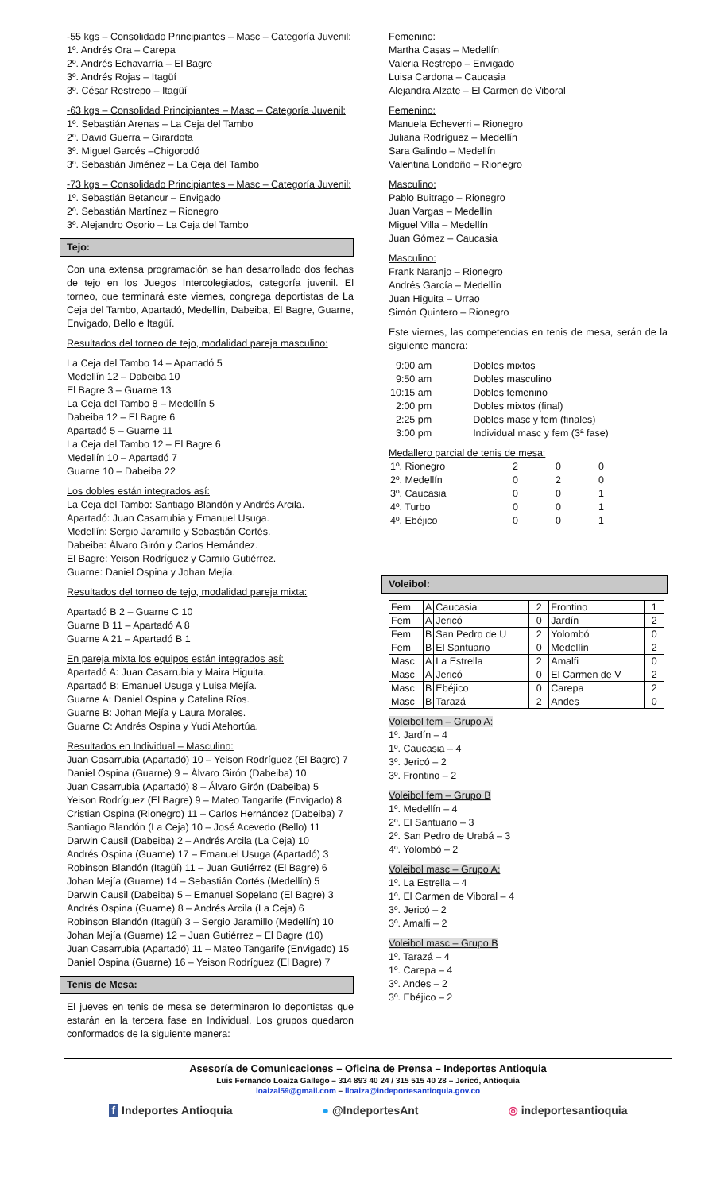-55 kgs – Consolidado Principiantes – Masc – Categoría Juvenil:
1º. Andrés Ora – Carepa
2º. Andrés Echavarría – El Bagre
3º. Andrés Rojas – Itagüí
3º. César Restrepo – Itagüí
-63 kgs – Consolidad Principiantes – Masc – Categoría Juvenil:
1º. Sebastián Arenas – La Ceja del Tambo
2º. David Guerra – Girardota
3º. Miguel Garcés –Chigorodó
3º. Sebastián Jiménez – La Ceja del Tambo
-73 kgs – Consolidado Principiantes – Masc – Categoría Juvenil:
1º. Sebastián Betancur – Envigado
2º. Sebastián Martínez – Rionegro
3º. Alejandro Osorio – La Ceja del Tambo
Tejo:
Con una extensa programación se han desarrollado dos fechas de tejo en los Juegos Intercolegiados, categoría juvenil. El torneo, que terminará este viernes, congrega deportistas de La Ceja del Tambo, Apartadó, Medellín, Dabeiba, El Bagre, Guarne, Envigado, Bello e Itagüí.
Resultados del torneo de tejo, modalidad pareja masculino:
La Ceja del Tambo 14 – Apartadó 5
Medellín 12 – Dabeiba 10
El Bagre 3 – Guarne 13
La Ceja del Tambo 8 – Medellín 5
Dabeiba 12 – El Bagre 6
Apartadó 5 – Guarne 11
La Ceja del Tambo 12 – El Bagre 6
Medellín 10 – Apartadó 7
Guarne 10 – Dabeiba 22
Los dobles están integrados así:
La Ceja del Tambo: Santiago Blandón y Andrés Arcila.
Apartadó: Juan Casarrubia y Emanuel Usuga.
Medellín: Sergio Jaramillo y Sebastián Cortés.
Dabeiba: Álvaro Girón y Carlos Hernández.
El Bagre: Yeison Rodríguez y Camilo Gutiérrez.
Guarne: Daniel Ospina y Johan Mejía.
Resultados del torneo de tejo, modalidad pareja mixta:
Apartadó B 2 – Guarne C 10
Guarne B 11 – Apartadó A 8
Guarne A 21 – Apartadó B 1
En pareja mixta los equipos están integrados así:
Apartadó A: Juan Casarrubia y Maira Higuita.
Apartadó B: Emanuel Usuga y Luisa Mejía.
Guarne A: Daniel Ospina y Catalina Ríos.
Guarne B: Johan Mejía y Laura Morales.
Guarne C: Andrés Ospina y Yudi Atehortúa.
Resultados en Individual – Masculino:
Juan Casarrubia (Apartadó) 10 – Yeison Rodríguez (El Bagre) 7
Daniel Ospina (Guarne) 9 – Álvaro Girón (Dabeiba) 10
Juan Casarrubia (Apartadó) 8 – Álvaro Girón (Dabeiba) 5
Yeison Rodríguez (El Bagre) 9 – Mateo Tangarife (Envigado) 8
Cristian Ospina (Rionegro) 11 – Carlos Hernández (Dabeiba) 7
Santiago Blandón (La Ceja) 10 – José Acevedo (Bello) 11
Darwin Causil (Dabeiba) 2 – Andrés Arcila (La Ceja) 10
Andrés Ospina (Guarne) 17 – Emanuel Usuga (Apartadó) 3
Robinson Blandón (Itagüí) 11 – Juan Gutiérrez (El Bagre) 6
Johan Mejía (Guarne) 14 – Sebastián Cortés (Medellín) 5
Darwin Causil (Dabeiba) 5 – Emanuel Sopelano (El Bagre) 3
Andrés Ospina (Guarne) 8 – Andrés Arcila (La Ceja) 6
Robinson Blandón (Itagüí) 3 – Sergio Jaramillo (Medellín) 10
Johan Mejía (Guarne) 12 – Juan Gutiérrez – El Bagre (10)
Juan Casarrubia (Apartadó) 11 – Mateo Tangarife (Envigado) 15
Daniel Ospina (Guarne) 16 – Yeison Rodríguez (El Bagre) 7
Tenis de Mesa:
El jueves en tenis de mesa se determinaron lo deportistas que estarán en la tercera fase en Individual. Los grupos quedaron conformados de la siguiente manera:
Femenino:
Martha Casas – Medellín
Valeria Restrepo – Envigado
Luisa Cardona – Caucasia
Alejandra Alzate – El Carmen de Viboral
Femenino:
Manuela Echeverri – Rionegro
Juliana Rodríguez – Medellín
Sara Galindo – Medellín
Valentina Londoño – Rionegro
Masculino:
Pablo Buitrago – Rionegro
Juan Vargas – Medellín
Miguel Villa – Medellín
Juan Gómez – Caucasia
Masculino:
Frank Naranjo – Rionegro
Andrés García – Medellín
Juan Higuita – Urrao
Simón Quintero – Rionegro
Este viernes, las competencias en tenis de mesa, serán de la siguiente manera:
| 9:00 am | Dobles mixtos |
| 9:50 am | Dobles masculino |
| 10:15 am | Dobles femenino |
| 2:00 pm | Dobles mixtos (final) |
| 2:25 pm | Dobles masc y fem (finales) |
| 3:00 pm | Individual masc y fem (3ª fase) |
Medallero parcial de tenis de mesa:
| 1º. Rionegro | 2 | 0 | 0 |
| 2º. Medellín | 0 | 2 | 0 |
| 3º. Caucasia | 0 | 0 | 1 |
| 4º. Turbo | 0 | 0 | 1 |
| 4º. Ebéjico | 0 | 0 | 1 |
Voleibol:
| Fem | A | Caucasia | 2 | Frontino | 1 |
| Fem | A | Jericó | 0 | Jardín | 2 |
| Fem | B | San Pedro de U | 2 | Yolombó | 0 |
| Fem | B | El Santuario | 0 | Medellín | 2 |
| Masc | A | La Estrella | 2 | Amalfi | 0 |
| Masc | A | Jericó | 0 | El Carmen de V | 2 |
| Masc | B | Ebéjico | 0 | Carepa | 2 |
| Masc | B | Tarazá | 2 | Andes | 0 |
Voleibol fem – Grupo A:
1º. Jardín – 4
1º. Caucasia – 4
3º. Jericó – 2
3º. Frontino – 2
Voleibol fem – Grupo B
1º. Medellín – 4
2º. El Santuario – 3
2º. San Pedro de Urabá – 3
4º. Yolombó – 2
Voleibol masc – Grupo A:
1º. La Estrella – 4
1º. El Carmen de Viboral – 4
3º. Jericó – 2
3º. Amalfi – 2
Voleibol masc – Grupo B
1º. Tarazá – 4
1º. Carepa – 4
3º. Andes – 2
3º. Ebéjico – 2
Asesoría de Comunicaciones – Oficina de Prensa – Indeportes Antioquia
Luis Fernando Loaiza Gallego – 314 893 40 24 / 315 515 40 28 – Jericó, Antioquia
loaizal59@gmail.com – lloaiza@indeportesantioquia.gov.co
f Indeportes Antioquia ● @IndeportesAnt ◎ indeportesantioquia